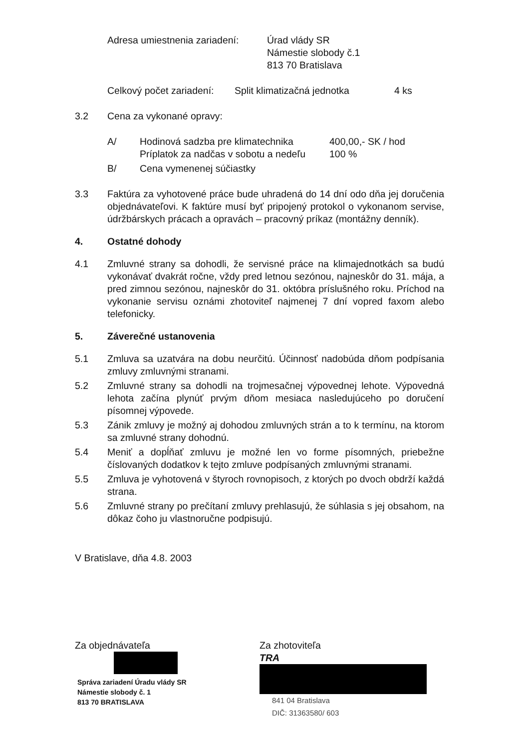Adresa umiestnenia zariadení:
Úrad vlády SR
Námestie slobody č.1
813 70 Bratislava
Celkový počet zariadení:
Split klimatizačná jednotka 4 ks
3.2 Cena za vykonané opravy:
A/ Hodinová sadzba pre klimatechnika
Príplatok za nadčas v sobotu a nedeľu
400,00,- SK / hod
100 %
B/ Cena vymenenej súčiastky
3.3 Faktúra za vyhotovené práce bude uhradená do 14 dní odo dňa jej doručenia objednávateľovi. K faktúre musí byť pripojený protokol o vykonanom servise, údržbárskych prácach a opravách – pracovný príkaz (montážny denník).
4. Ostatné dohody
4.1 Zmluvné strany sa dohodli, že servisné práce na klimajednotkách sa budú vykonávať dvakrát ročne, vždy pred letnou sezónou, najneskôr do 31. mája, a pred zimnou sezónou, najneskôr do 31. októbra príslušného roku. Príchod na vykonanie servisu oznámi zhotoviteľ najmenej 7 dní vopred faxom alebo telefonicky.
5. Záverečné ustanovenia
5.1 Zmluva sa uzatvára na dobu neurčitú. Účinnosť nadobúda dňom podpísania zmluvy zmluvnými stranami.
5.2 Zmluvné strany sa dohodli na trojmesačnej výpovednej lehote. Výpovedná lehota začína plynúť prvým dňom mesiaca nasledujúceho po doručení písomnej výpovede.
5.3 Zánik zmluvy je možný aj dohodou zmluvných strán a to k termínu, na ktorom sa zmluvné strany dohodnú.
5.4 Meniť a dopĺňať zmluvu je možné len vo forme písomných, priebežne číslovaných dodatkov k tejto zmluve podpísaných zmluvnými stranami.
5.5 Zmluva je vyhotovená v štyroch rovnopisoch, z ktorých po dvoch obdrží každá strana.
5.6 Zmluvné strany po prečítaní zmluvy prehlasujú, že súhlasia s jej obsahom, na dôkaz čoho ju vlastnoručne podpisujú.
V Bratislave, dňa 4.8. 2003
Za objednávateľa
Správa zariadení Úradu vlády SR
Námestie slobody č. 1
813 70 BRATISLAVA
Za zhotoviteľa
TRA
841 04 Bratislava
DIČ: 31363580/ 603